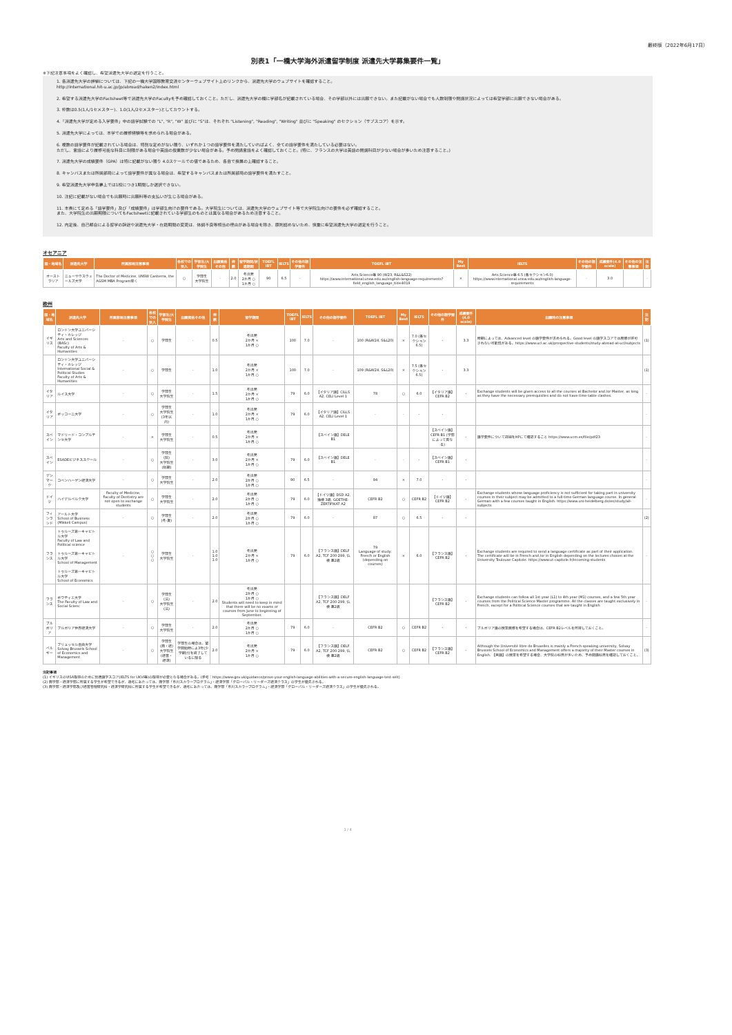最終版（2022年6月17日）
別表1「一橋大学海外派遣留学制度 派遣先大学募集要件一覧」
※下記注意事項をよく確認し、希望派遣先大学の選定を行うこと。
1. 各派遣先大学の詳細については、下記の一橋大学国際教育交流センターウェブサイト上のリンクから、派遣先大学のウェブサイトを確認すること。
http://international.hit-u.ac.jp/jp/abroad/haken2/index.html
2. 希望する派遣先大学のFactsheet等で派遣先大学のFacultyを予め確認しておくこと。ただし、派遣先大学の欄に学部名が記載されている場合、その学部以外には出願できない。また記載がない場合でも人数制限や開講状況によっては希望学部に出願できない場合がある。
3. 枠数は0.5(1人/1セメスター)、1.0(1人/2セメスター)としてカウントする。
4.「派遣先大学が定める入学要件」中の語学試験での "L", "R", "W" 並びに "S"は、それぞれ "Listening", "Reading", "Writing" 並びに "Speaking" のセクション（サブスコア）を示す。
5. 派遣先大学によっては、本学での履修経験等を求められる場合がある。
6. 複数の語学要件が記載されている場合は、特別な定めがない限り、いずれか１つの語学要件を満たしていればよく、全ての語学要件を満たしている必要はない。
ただし、言語により履修可能な科目に制限がある場合や英語の授業数が少ない場合がある。予め開講言語をよく確認しておくこと。(特に、フランスの大学は英語の開講科目が少ない場合が多いため注意すること。)
7. 派遣先大学の成績要件（GPA）は特に記載がない限り 4.0スケールでの値であるため、各自で換算の上確認すること。
8. キャンパスまたは所属部局によって語学要件が異なる場合は、希望するキャンパスまたは所属部局の語学要件を満たすこと。
9. 希望派遣先大学申告票上では1校につき1期間しか選択できない。
10. 注記に記載がない場合でも出願時に出願料等の支払いが生じる場合がある。
11. 本表にて定める「語学要件」及び「成績要件」は学部生向けの要件である。大学院生については、派遣先大学のウェブサイト等で大学院生向けの要件を必ず確認すること。
また、大学院生の出願期限についてもFactsheetに記載されている学部生のものとは異なる場合があるため注意すること。
12. 内定後、自己都合による留学の辞退や派遣先大学・在籍期間の変更は、体調不良等相当の理由がある場合を除き、原則認めないため、慎重に希望派遣先大学の選定を行うこと。
オセアニア
| 国・地域名 | 派遣先大学 | 所属部局注意事項 | 各校での受入 | 学部生/大学院生 | 出願資格その他 | 枠数 | 留学期間/派遣期間 | TOEFL iBT | IELTS | その他の語学要件 | TOEFL iBT | My Best | IELTS | その他の語学要件 | 成績要件(4.0 scale) | その他の注意事項 | 注記 |
| --- | --- | --- | --- | --- | --- | --- | --- | --- | --- | --- | --- | --- | --- | --- | --- | --- | --- |
| オーストラリア | ニューサウスウェールズ大学 | The Doctor of Medicine, UNSW Canberra, the AGSM MBA Program除く | ○ | 学部生 大学院生 | - | 2.0 | 冬出発 2か月 ○ 1か月 ○ | 90 | 6.5 | - | Arts,Science等 90 (W23, R&L&S22) https://www.international.unsw.edu.au/english-language-requirements?field_english_language_tid=4019 | × | Arts,Science等 6.5 (各セクション6.0) https://www.international.unsw.edu.au/english-language-requirements | - | 3.0 | | - |
欧州
| 国・地域名 | 派遣先大学 | 所属部局注意事項 | 各校での受入 | 学部生/大学院生 | 出願資格その他 | 枠数 | 留学期間 | TOEFL iBT | IELTS | その他の語学要件 | TOEFL iBT | My Best | IELTS | その他の語学要件 | 成績要件(4.0 scale) | 出願時の注意事項 | 注記 |
| --- | --- | --- | --- | --- | --- | --- | --- | --- | --- | --- | --- | --- | --- | --- | --- | --- | --- |
| イギリス | ロンドン大学ユニバーシティ・カレッジ Arts and Sciences (BASc) Faculty of Arts & Humanities | - | ○ | 学部生 | - | 0.5 | 冬出発 2か月 × 1か月 ○ | 100 | 7.0 | - | 100 (R&W24, S&L20) | × | 7.0 (各セクション6.5) | - | 3.3 | 時期によっては、Advanced level の語学要件が求められる。Good level の語学スコアでは履修が許可されない可能性がある。https://www.ucl.ac.uk/prospective-students/study-abroad-at-ucl/subjects | (1) |
| | ロンドン大学ユニバーシティ・カレッジ International Social & Political Studies Faculty of Arts & Humanities | - | ○ | 学部生 | - | 1.0 | 冬出発 2か月 × 1か月 ○ | 100 | 7.0 | - | 109 (R&W24, S&L20) | × | 7.5 (各セクション6.5) | - | 3.3 | | (1) |
| イタリア | ルイス大学 | - | ○ | 学部生 大学院生 | - | 1.5 | 冬出発 2か月 × 1か月 ○ | 79 | 6.0 | 【イタリア語】CILLS A2, CELI Level 1 | 78 | ○ | 6.0 | 【イタリア語】CEFR B2 | - | Exchange students will be given access to all the courses at Bachelor and /or Master, as long as they have the necessary prerequisites and do not have time-table clashes. | - |
| イタリア | ボッコーニ大学 | - | ○ | 学部生 大学院生 (3年以内) | - | 1.0 | 冬出発 2か月 × 1か月 ○ | 79 | 6.0 | 【イタリア語】CILLS A2, CELI Level 1 | - | - | - | - | | | - |
| スペイン | マドリード・コンプルテンセ大学 | - | × | 学部生 大学院生 | - | 0.5 | 冬出発 2か月 × 1か月 ○ | | | 【スペイン語】DELE B1 | | | | 【スペイン語】CEFR B1 (学部によって異なる) | - | 語学要件について詳細をHPにて確認すること https://www.ucm.es/file/pdf23 | - |
| スペイン | ESADEビジネススクール | - | ○ | 学部生(院) 大学院生(短期) | - | 3.0 | 冬出発 2か月 × 1か月 ○ | 79 | 6.0 | 【スペイン語】DELE B1 | - | - | - | 【スペイン語】CEFR B1 | - | | - |
| デンマーク | コペンハーゲン経済大学 | - | ○ | 学部生 大学院生 | - | 2.0 | 冬出発 2か月 ○ 1か月 ○ | 90 | 6.5 | - | 94 | × | 7.0 | - | - | | - |
| ドイツ | ハイデルベルク大学 | Faculty of Medicine, Faculty of Dentistry are not open to exchange students | ○ | 学部生 大学院生 | - | 2.0 | 冬出発 2か月 ○ 1か月 ○ | 79 | 6.0 | 【ドイツ語】DSD A2, 独検 3級, GOETHE-ZERTIFIKAT A2 | CEFR B2 | ○ | CEFR B2 | 【ドイツ語】CEFR B2 | - | Exchange students whose language proficiency is not sufficient for taking part in university courses in their subject may be admitted to a full-time German language course. In general German with a few courses taught in English. https://www.uni-heidelberg.de/en/study/all-subjects | - |
| フィンランド | アールト大学 School of Business (Mikkeli Campus) | - | ○ | 学部生(冬-夏) | - | 2.0 | 冬出発 2か月 ○ 1か月 ○ | 79 | 6.0 | - | 87 | ○ | 6.5 | - | - | | (2) |
| フランス | トゥルーズ第一キャピトル大学 Faculty of Law and Political science トゥルーズ第一キャピトル大学 School of Management トゥルーズ第一キャピトル大学 School of Economics | - | ○ ○ ○ | 学部生 大学院生 | - | 1.0 1.0 1.0 | 冬出発 2か月 × 1か月 ○ | 79 | 6.0 | 【フランス語】DELF A2, TCF 200-299, 仏検 準2級 | 79 Language of study: French or English (depending on courses) | × | 6.0 | 【フランス語】CEFR B2 | - | Exchange students are required to send a language certificate as part of their application. The certificate will be in French and /or in English depending on the lectures chosen at the University Toulouse Capitole. https://www.ut-capitole.fr/incoming-students | - |
| フランス | ポワティエ大学 The Faculty of Law and Social Scienc | - | ○ | 学部生(法) 大学院生(法) | - | 2.0 | 冬出発 2か月 ○ 1か月 ○ Students will need to keep in mind that there will be no exams or courses from June to beginning of September. | | | 【フランス語】DELF A2, TCF 200-299, 仏検 準2級 | | | | 【フランス語】CEFR B2 | - | Exchange students can follow all 1st year (L1) to 4th year (M1) courses, and a few 5th year courses from the Political Science Master programme. All the classes are taught exclusively in French, except for a Political Science courses that are taught in English | - |
| ブルガリア | ブルガリア世界経済大学 | - | ○ | 学部生 大学院生 | - | 2.0 | 冬出発 2か月 ○ 1か月 ○ | 79 | 6.0 | - | CEFR B2 | ○ | CEFR B2 | - | - | ブルガリア語の授業履修を希望する場合は、CEFR B2レベルを所得しておくこと。 | - |
| ベルギー | ブリュッセル自由大学 Solvay Brussels School of Economics and Management | - | ○ | 学部生(商・経) 大学院生(経営・経済) | 学部生の場合は、留学開始時によ3年(少学期)分を終了しているに限る | 2.0 | 冬出発 2か月 × 1か月 ○ | 79 | 6.0 | 【フランス語】DELF A2, TCF 200-299, 仏検 準2級 | CEFR B2 | ○ | CEFR B2 | 【フランス語】CEFR B2 | - | Although the Université libre de Bruxelles is mainly a French-speaking university, Solvay Brussels School of Economics and Management offers a majority of their Master courses in English. 【英語】の授業を希望する場合、大学院の科目が多いため、予め開講科目を確認しておくこと。 | (3) |
注記事項
(1) イギリスのVISA取得のために別途語学スコア(IELTS for UKVI等)の取得が必要となる場合がある。(参考：https://www.gov.uk/guidance/prove-your-english-language-abilities-with-a-secure-english-language-test-selt)
(2) 商学部・経済学部に所属する学生が希望できるが、選考にあたっては、商学部「市川スカラープログラム」・経済学部「グローバル・リーダーズ経済クラス」の学生が優先される。
(3) 商学部・経済学部及び経営管理研究科・経済学研究科に所属する学生が希望できるが、選考にあたっては、商学部「市川スカラープログラム」・経済学部「グローバル・リーダーズ経済クラス」の学生が優先される。
1 / 4